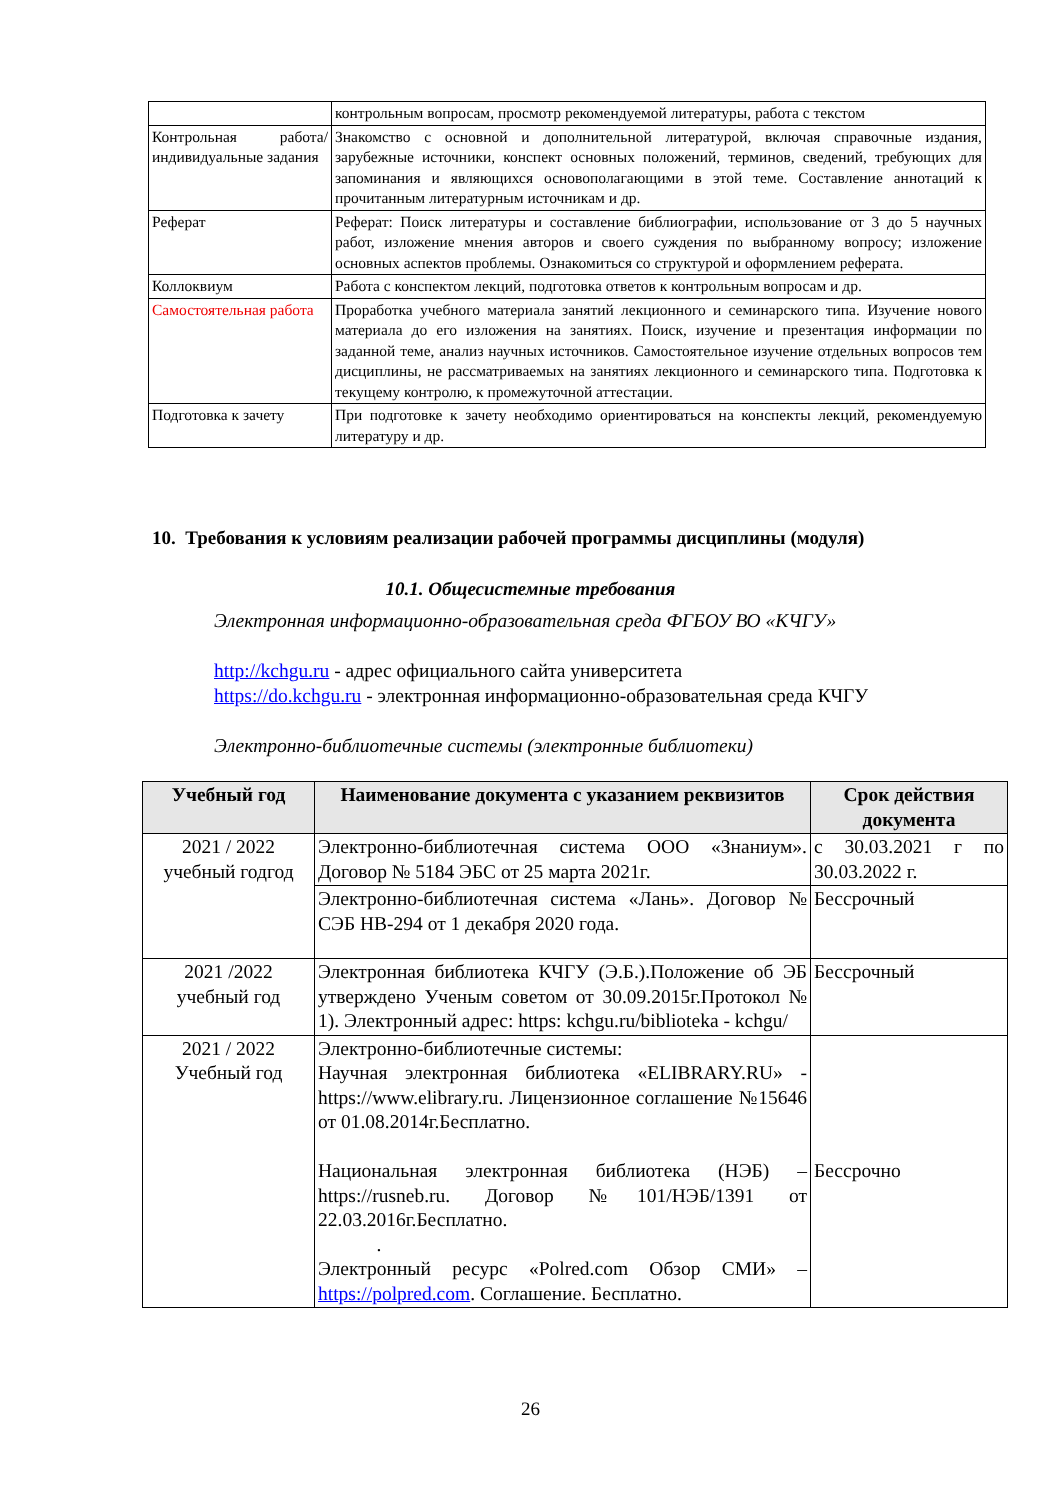| | контрольным вопросам, просмотр рекомендуемой литературы, работа с текстом |
| Контрольная работа/ индивидуальные задания | Знакомство с основной и дополнительной литературой, включая справочные издания, зарубежные источники, конспект основных положений, терминов, сведений, требующих для запоминания и являющихся основополагающими в этой теме. Составление аннотаций к прочитанным литературным источникам и др. |
| Реферат | Реферат: Поиск литературы и составление библиографии, использование от 3 до 5 научных работ, изложение мнения авторов и своего суждения по выбранному вопросу; изложение основных аспектов проблемы. Ознакомиться со структурой и оформлением реферата. |
| Коллоквиум | Работа с конспектом лекций, подготовка ответов к контрольным вопросам и др. |
| Самостоятельная работа | Проработка учебного материала занятий лекционного и семинарского типа. Изучение нового материала до его изложения на занятиях. Поиск, изучение и презентация информации по заданной теме, анализ научных источников. Самостоятельное изучение отдельных вопросов тем дисциплины, не рассматриваемых на занятиях лекционного и семинарского типа. Подготовка к текущему контролю, к промежуточной аттестации. |
| Подготовка к зачету | При подготовке к зачету необходимо ориентироваться на конспекты лекций, рекомендуемую литературу и др. |
10. Требования к условиям реализации рабочей программы дисциплины (модуля)
10.1. Общесистемные требования
Электронная информационно-образовательная среда ФГБОУ ВО «КЧГУ»
http://kchgu.ru - адрес официального сайта университета
https://do.kchgu.ru - электронная информационно-образовательная среда КЧГУ
Электронно-библиотечные системы (электронные библиотеки)
| Учебный год | Наименование документа с указанием реквизитов | Срок действия документа |
| --- | --- | --- |
| 2021 / 2022 учебный годгод | Электронно-библиотечная система ООО «Знаниум». Договор № 5184 ЭБС от 25 марта 2021г. | с 30.03.2021 г по 30.03.2022 г. |
| | Электронно-библиотечная система «Лань». Договор № СЭБ НВ-294 от 1 декабря 2020 года. | Бессрочный |
| 2021 /2022 учебный год | Электронная библиотека КЧГУ (Э.Б.).Положение об ЭБ утверждено Ученым советом от 30.09.2015г.Протокол № 1). Электронный адрес: https: kchgu.ru/biblioteka - kchgu/ | Бессрочный |
| 2021 / 2022 Учебный год | Электронно-библиотечные системы: Научная электронная библиотека «ELIBRARY.RU» - https://www.elibrary.ru. Лицензионное соглашение №15646 от 01.08.2014г.Бесплатно. Национальная электронная библиотека (НЭБ) – https://rusneb.ru. Договор №101/НЭБ/1391 от 22.03.2016г.Бесплатно. . Электронный ресурс «Polred.com Обзор СМИ» – https://polpred.com . Соглашение. Бесплатно. | Бессрочно |
26